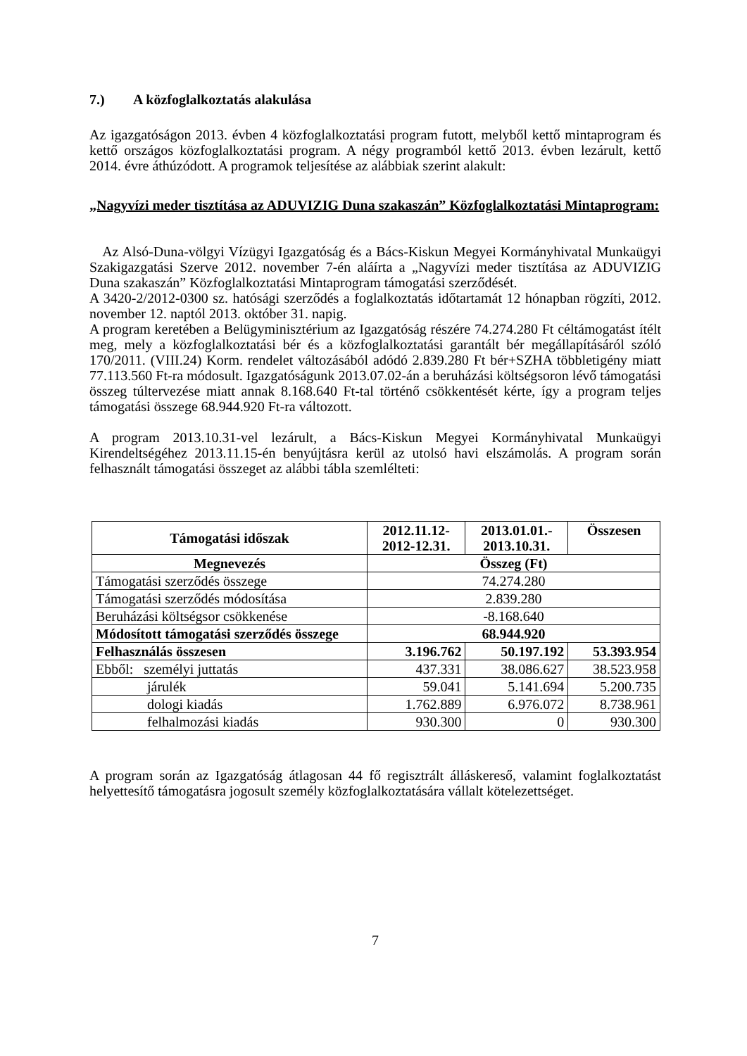7.) A közfoglalkoztatás alakulása
Az igazgatóságon 2013. évben 4 közfoglalkoztatási program futott, melyből kettő mintaprogram és kettő országos közfoglalkoztatási program. A négy programból kettő 2013. évben lezárult, kettő 2014. évre áthúzódott. A programok teljesítése az alábbiak szerint alakult:
„Nagyvízi meder tisztítása az ADUVIZIG Duna szakaszán” Közfoglalkoztatási Mintaprogram:
Az Alsó-Duna-völgyi Vízügyi Igazgatóság és a Bács-Kiskun Megyei Kormányhivatal Munkaügyi Szakigazgatási Szerve 2012. november 7-én aláírta a „Nagyvízi meder tisztítása az ADUVIZIG Duna szakaszán” Közfoglalkoztatási Mintaprogram támogatási szerződését.
A 3420-2/2012-0300 sz. hatósági szerződés a foglalkoztatás időtartamát 12 hónapban rögzíti, 2012. november 12. naptól 2013. október 31. napig.
A program keretében a Belügyminisztérium az Igazgatóság részére 74.274.280 Ft céltámogatást ítélt meg, mely a közfoglalkoztatási bér és a közfoglalkoztatási garantált bér megállapításáról szóló 170/2011. (VIII.24) Korm. rendelet változásából adódó 2.839.280 Ft bér+SZHA többletigény miatt 77.113.560 Ft-ra módosult. Igazgatóságunk 2013.07.02-án a beruházási költségsoron lévő támogatási összeg túltervezése miatt annak 8.168.640 Ft-tal történő csökkentését kérte, így a program teljes támogatási összege 68.944.920 Ft-ra változott.
A program 2013.10.31-vel lezárult, a Bács-Kiskun Megyei Kormányhivatal Munkaügyi Kirendeltségéhez 2013.11.15-én benyújtásra kerül az utolsó havi elszámolás. A program során felhasznált támogatási összeget az alábbi tábla szemlélteti:
| Támogatási időszak | 2012.11.12- 2012-12.31. | 2013.01.01.- 2013.10.31. | Összesen |
| --- | --- | --- | --- |
| Megnevezés | Összeg (Ft) | | |
| Támogatási szerződés összege | 74.274.280 | | |
| Támogatási szerződés módosítása | 2.839.280 | | |
| Beruházási költségsor csökkenése | -8.168.640 | | |
| Módosított támogatási szerződés összege | 68.944.920 | | |
| Felhasználás összesen | 3.196.762 | 50.197.192 | 53.393.954 |
| Ebből: személyi juttatás | 437.331 | 38.086.627 | 38.523.958 |
| járulék | 59.041 | 5.141.694 | 5.200.735 |
| dologi kiadás | 1.762.889 | 6.976.072 | 8.738.961 |
| felhalmozási kiadás | 930.300 | 0 | 930.300 |
A program során az Igazgatóság átlagosan 44 fő regisztrált álláskereső, valamint foglalkoztatást helyettesítő támogatásra jogosult személy közfoglalkoztatására vállalt kötelezettséget.
7